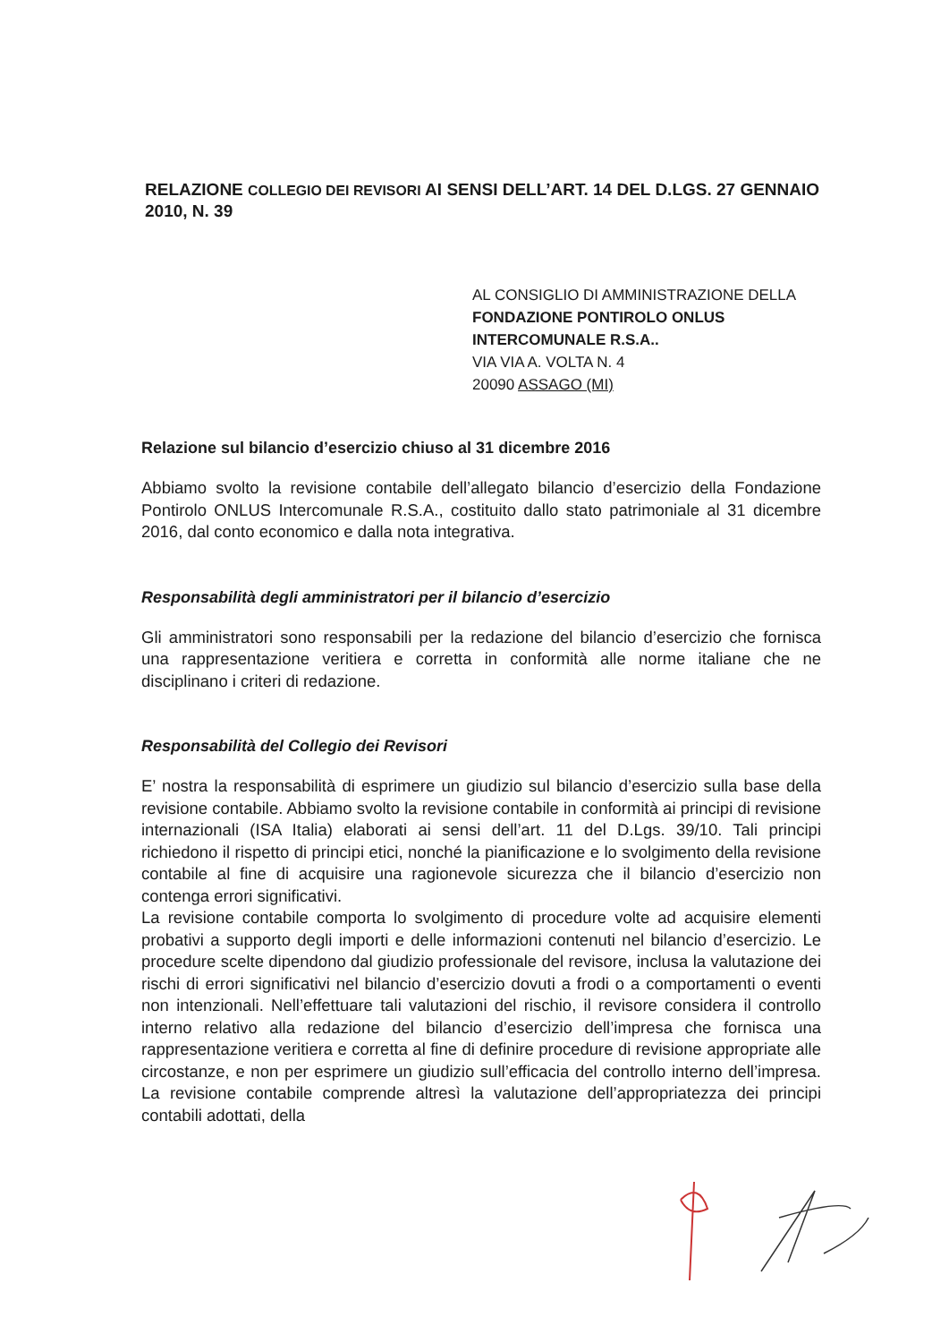RELAZIONE COLLEGIO DEI REVISORI AI SENSI DELL’ART. 14 DEL D.LGS. 27 GENNAIO 2010, N. 39
AL CONSIGLIO DI AMMINISTRAZIONE DELLA
FONDAZIONE PONTIROLO ONLUS
INTERCOMUNALE R.S.A..
VIA VIA A. VOLTA N. 4
20090 ASSAGO (MI)
Relazione sul bilancio d’esercizio chiuso al 31 dicembre 2016
Abbiamo svolto la revisione contabile dell’allegato bilancio d’esercizio della Fondazione Pontirolo ONLUS Intercomunale R.S.A., costituito dallo stato patrimoniale al 31 dicembre 2016, dal conto economico e dalla nota integrativa.
Responsabilità degli amministratori per il bilancio d’esercizio
Gli amministratori sono responsabili per la redazione del bilancio d’esercizio che fornisca una rappresentazione veritiera e corretta in conformità alle norme italiane che ne disciplinano i criteri di redazione.
Responsabilità del Collegio dei Revisori
E’ nostra la responsabilità di esprimere un giudizio sul bilancio d’esercizio sulla base della revisione contabile. Abbiamo svolto la revisione contabile in conformità ai principi di revisione internazionali (ISA Italia) elaborati ai sensi dell’art. 11 del D.Lgs. 39/10. Tali principi richiedono il rispetto di principi etici, nonché la pianificazione e lo svolgimento della revisione contabile al fine di acquisire una ragionevole sicurezza che il bilancio d’esercizio non contenga errori significativi.
La revisione contabile comporta lo svolgimento di procedure volte ad acquisire elementi probativi a supporto degli importi e delle informazioni contenuti nel bilancio d’esercizio. Le procedure scelte dipendono dal giudizio professionale del revisore, inclusa la valutazione dei rischi di errori significativi nel bilancio d’esercizio dovuti a frodi o a comportamenti o eventi non intenzionali. Nell’effettuare tali valutazioni del rischio, il revisore considera il controllo interno relativo alla redazione del bilancio d’esercizio dell’impresa che fornisca una rappresentazione veritiera e corretta al fine di definire procedure di revisione appropriate alle circostanze, e non per esprimere un giudizio sull’efficacia del controllo interno dell’impresa. La revisione contabile comprende altresì la valutazione dell’appropriatezza dei principi contabili adottati, della